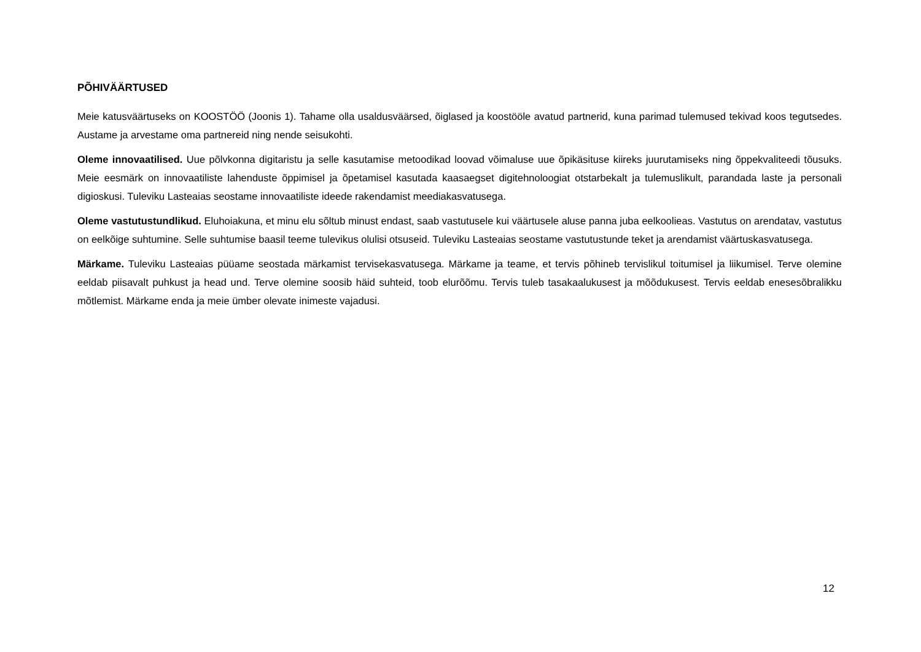PÕHIVÄÄRTUSED
Meie katusväärtuseks on KOOSTÖÖ (Joonis 1). Tahame olla usaldusväärsed, õiglased ja koostööle avatud partnerid, kuna parimad tulemused tekivad koos tegutsedes. Austame ja arvestame oma partnereid ning nende seisukohti.
Oleme innovaatilised. Uue põlvkonna digitaristu ja selle kasutamise metoodikad loovad võimaluse uue õpikäsituse kiireks juurutamiseks ning õppekvaliteedi tõusuks. Meie eesmärk on innovaatiliste lahenduste õppimisel ja õpetamisel kasutada kaasaegset digitehnoloogiat otstarbekalt ja tulemuslikult, parandada laste ja personali digioskusi. Tuleviku Lasteaias seostame innovaatiliste ideede rakendamist meediakasvatusega.
Oleme vastutustundlikud. Eluhoiakuna, et minu elu sõltub minust endast, saab vastutusele kui väärtusele aluse panna juba eelkoolieas. Vastutus on arendatav, vastutus on eelkõige suhtumine. Selle suhtumise baasil teeme tulevikus olulisi otsuseid. Tuleviku Lasteaias seostame vastutustunde teket ja arendamist väärtuskasvatusega.
Märkame. Tuleviku Lasteaias püüame seostada märkamist tervisekasvatusega. Märkame ja teame, et tervis põhineb tervislikul toitumisel ja liikumisel. Terve olemine eeldab piisavalt puhkust ja head und. Terve olemine soosib häid suhteid, toob elurõõmu. Tervis tuleb tasakaalukusest ja mõõdukusest. Tervis eeldab enesesõbralikku mõtlemist. Märkame enda ja meie ümber olevate inimeste vajadusi.
12